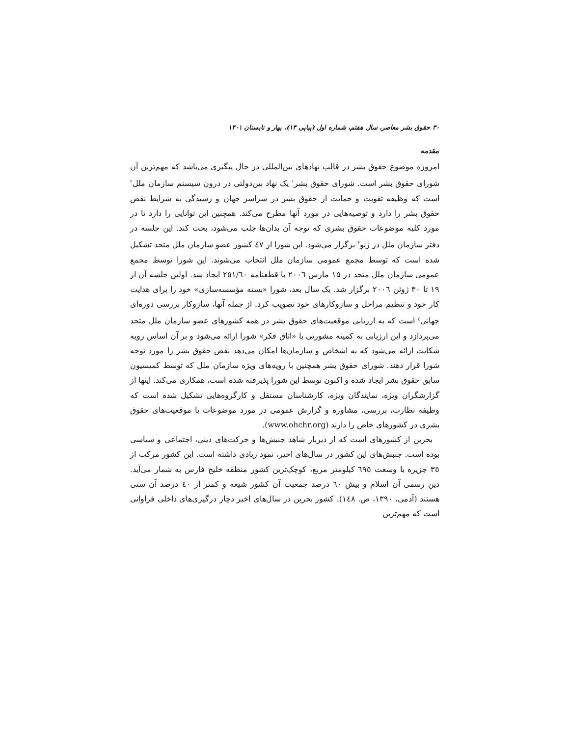۳۰ حقوق بشر معاصر، سال هفتم، شماره اول (پیاپی ۱۳)، بهار و تابستان ۱۴۰۱
مقدمه
امروزه موضوع حقوق بشر در قالب نهادهای بین‌المللی در حال پیگیری می‌باشد که مهم‌ترین آن شورای حقوق بشر است. شورای حقوق بشر<sup>۱</sup> یک نهاد بین‌دولتی در درون سیستم سازمان ملل<sup>۲</sup> است که وظیفه تقویت و حمایت از حقوق بشر در سراسر جهان و رسیدگی به شرایط نقض حقوق بشر را دارد و توصیه‌هایی در مورد آنها مطرح می‌کند. همچنین این توانایی را دارد تا در مورد کلیه موضوعات حقوق بشری که توجه آن بدان‌ها جلب می‌شود، بحث کند. این جلسه در دفتر سازمان ملل در ژنو<sup>۳</sup> برگزار می‌شود. این شورا از ٤٧ کشور عضو سازمان ملل متحد تشکیل شده است که توسط مجمع عمومی سازمان ملل انتخاب می‌شوند. این شورا توسط مجمع عمومی سازمان ملل متحد در ۱۵ مارس ۲۰۰٦ با قطعنامه ۲٥۱/٦۰ ایجاد شد. اولین جلسه آن از ۱۹ تا ۳۰ ژوئن ۲۰۰٦ برگزار شد. یک سال بعد، شورا «بسته مؤسسه‌سازی» خود را برای هدایت کار خود و تنظیم مراحل و سازوکارهای خود تصویب کرد. از جمله آنها، سازوکار بررسی دوره‌ای جهانی<sup>٤</sup> است که به ارزیابی موقعیت‌های حقوق بشر در همه کشورهای عضو سازمان ملل متحد می‌پردازد و این ارزیابی به کمیته مشورتی یا «اتاق فکر» شورا ارائه می‌شود و بر آن اساس رویه شکایت ارائه می‌شود که به اشخاص و سازمان‌ها امکان می‌دهد نقض حقوق بشر را مورد توجه شورا قرار دهند. شورای حقوق بشر همچنین با رویه‌های ویژه سازمان ملل که توسط کمیسیون سابق حقوق بشر ایجاد شده و اکنون توسط این شورا پذیرفته شده است، همکاری می‌کند. اینها از گزارشگران ویژه، نمایندگان ویژه، کارشناسان مستقل و کارگروه‌هایی تشکیل شده است که وظیفه نظارت، بررسی، مشاوره و گزارش عمومی در مورد موضوعات یا موقعیت‌های حقوق بشری در کشورهای خاص را دارند (www.ohchr.org).
بحرین از کشورهای است که از دیرباز شاهد جنبش‌ها و حرکت‌های دینی، اجتماعی و سیاسی بوده است. جنبش‌های این کشور در سال‌های اخیر، نمود زیادی داشته است. این کشور مرکب از ۳٥ جزیره با وسعت ٦۹٥ کیلومتر مربع، کوچک‌ترین کشور منطقه خلیج فارس به شمار می‌آید. دین رسمی آن اسلام و بیش ٦۰ درصد جمعیت آن کشور شیعه و کمتر از ٤۰ درصد آن سنی هستند (آدمی، ۱۳۹۰، ص. ۱٤۸). کشور بحرین در سال‌های اخیر دچار درگیری‌های داخلی فراوانی است که مهم‌ترین